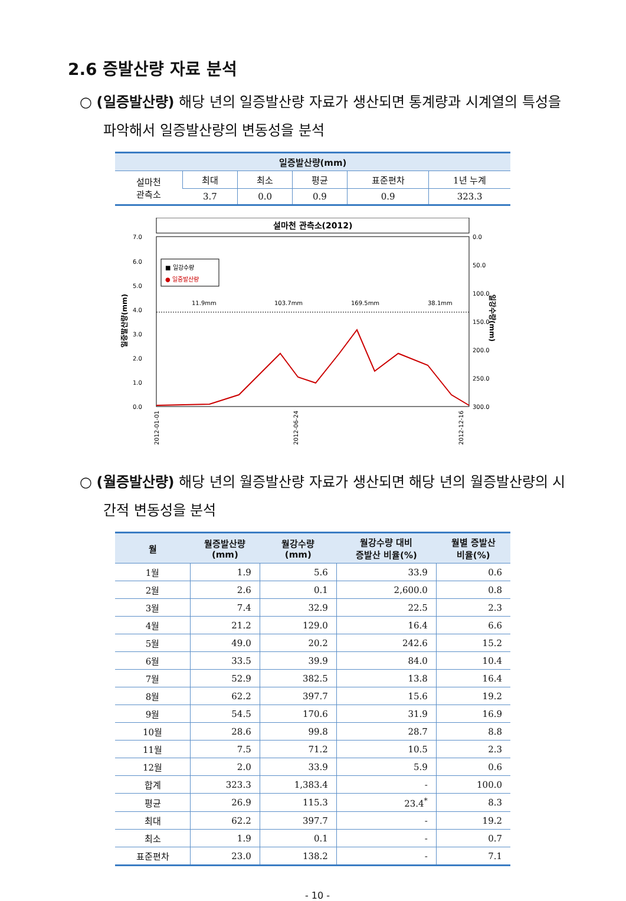2.6 증발산량 자료 분석
○ (일증발산량) 해당 년의 일증발산량 자료가 생산되면 통계량과 시계열의 특성을 파악해서 일증발산량의 변동성을 분석
| 일증발산량(mm) | | | | | |
| --- | --- | --- | --- | --- | --- |
| 설마천 관측소 | 최대 | 최소 | 평균 | 표준편차 | 1년 누계 |
| | 3.7 | 0.0 | 0.9 | 0.9 | 323.3 |
설마천 관측소(2012)
7.0
6.0
5.0
4.0
3.0
2.0
1.0
0.0
0.0
50.0
100.0
150.0
200.0
250.0
300.0
일증발산량(mm)
일강수량(mm)
■ 일강수량
● 일증발산량
11.9mm
103.7mm
169.5mm
38.1mm
2012-01-01
2012-06-24
2012-12-16
○ (월증발산량) 해당 년의 월증발산량 자료가 생산되면 해당 년의 월증발산량의 시간적 변동성을 분석
| 월 | 월증발산량 (mm) | 월강수량 (mm) | 월강수량 대비 증발산 비율(%) | 월별 증발산 비율(%) |
| --- | --- | --- | --- | --- |
| 1월 | 1.9 | 5.6 | 33.9 | 0.6 |
| 2월 | 2.6 | 0.1 | 2,600.0 | 0.8 |
| 3월 | 7.4 | 32.9 | 22.5 | 2.3 |
| 4월 | 21.2 | 129.0 | 16.4 | 6.6 |
| 5월 | 49.0 | 20.2 | 242.6 | 15.2 |
| 6월 | 33.5 | 39.9 | 84.0 | 10.4 |
| 7월 | 52.9 | 382.5 | 13.8 | 16.4 |
| 8월 | 62.2 | 397.7 | 15.6 | 19.2 |
| 9월 | 54.5 | 170.6 | 31.9 | 16.9 |
| 10월 | 28.6 | 99.8 | 28.7 | 8.8 |
| 11월 | 7.5 | 71.2 | 10.5 | 2.3 |
| 12월 | 2.0 | 33.9 | 5.9 | 0.6 |
| 합계 | 323.3 | 1,383.4 | - | 100.0 |
| 평균 | 26.9 | 115.3 | 23.4<sup>*</sup> | 8.3 |
| 최대 | 62.2 | 397.7 | - | 19.2 |
| 최소 | 1.9 | 0.1 | - | 0.7 |
| 표준편차 | 23.0 | 138.2 | - | 7.1 |
- 10 -